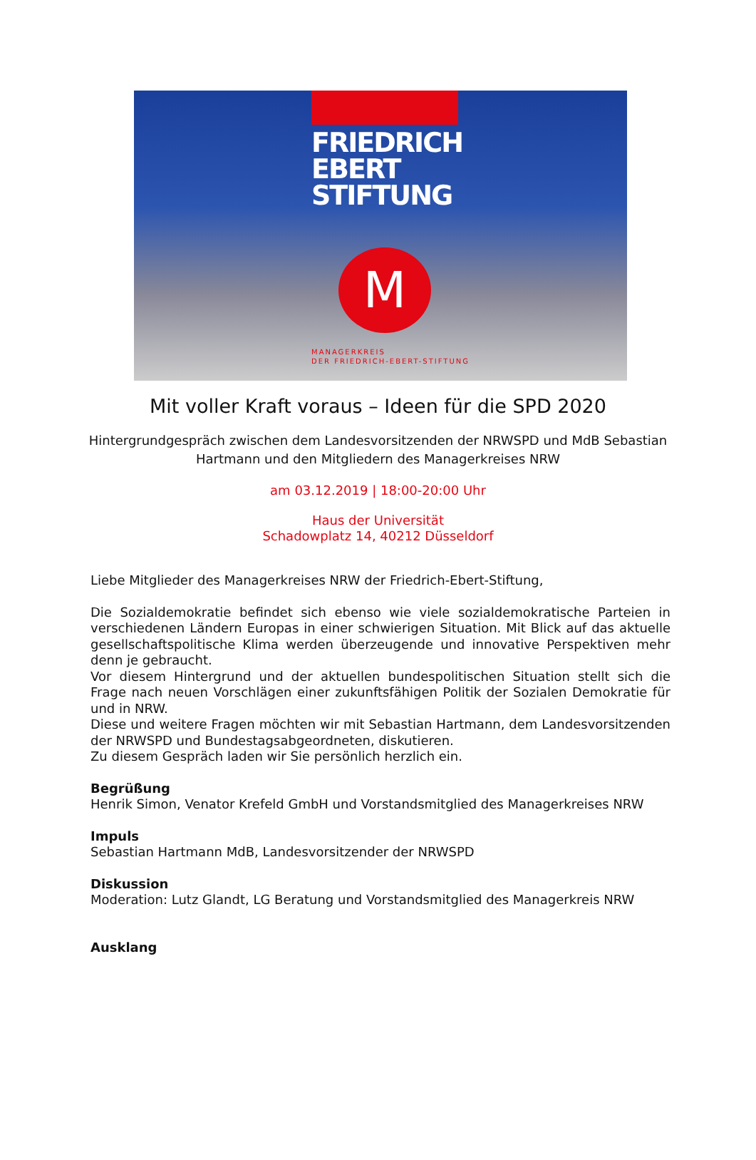FRIEDRICH
EBERT
STIFTUNG
M
MANAGERKREIS
DER FRIEDRICH-EBERT-STIFTUNG
Mit voller Kraft voraus – Ideen für die SPD 2020
Hintergrundgespräch zwischen dem Landesvorsitzenden der NRWSPD und MdB Sebastian
Hartmann und den Mitgliedern des Managerkreises NRW
am 03.12.2019 | 18:00-20:00 Uhr
Haus der Universität
Schadowplatz 14, 40212 Düsseldorf
Liebe Mitglieder des Managerkreises NRW der Friedrich-Ebert-Stiftung,
Die Sozialdemokratie befindet sich ebenso wie viele sozialdemokratische Parteien in verschiedenen Ländern Europas in einer schwierigen Situation. Mit Blick auf das aktuelle gesellschaftspolitische Klima werden überzeugende und innovative Perspektiven mehr denn je gebraucht.
Vor diesem Hintergrund und der aktuellen bundespolitischen Situation stellt sich die Frage nach neuen Vorschlägen einer zukunftsfähigen Politik der Sozialen Demokratie für und in NRW.
Diese und weitere Fragen möchten wir mit Sebastian Hartmann, dem Landesvorsitzenden der NRWSPD und Bundestagsabgeordneten, diskutieren.
Zu diesem Gespräch laden wir Sie persönlich herzlich ein.
Begrüßung
Henrik Simon, Venator Krefeld GmbH und Vorstandsmitglied des Managerkreises NRW
Impuls
Sebastian Hartmann MdB, Landesvorsitzender der NRWSPD
Diskussion
Moderation: Lutz Glandt, LG Beratung und Vorstandsmitglied des Managerkreis NRW
Ausklang